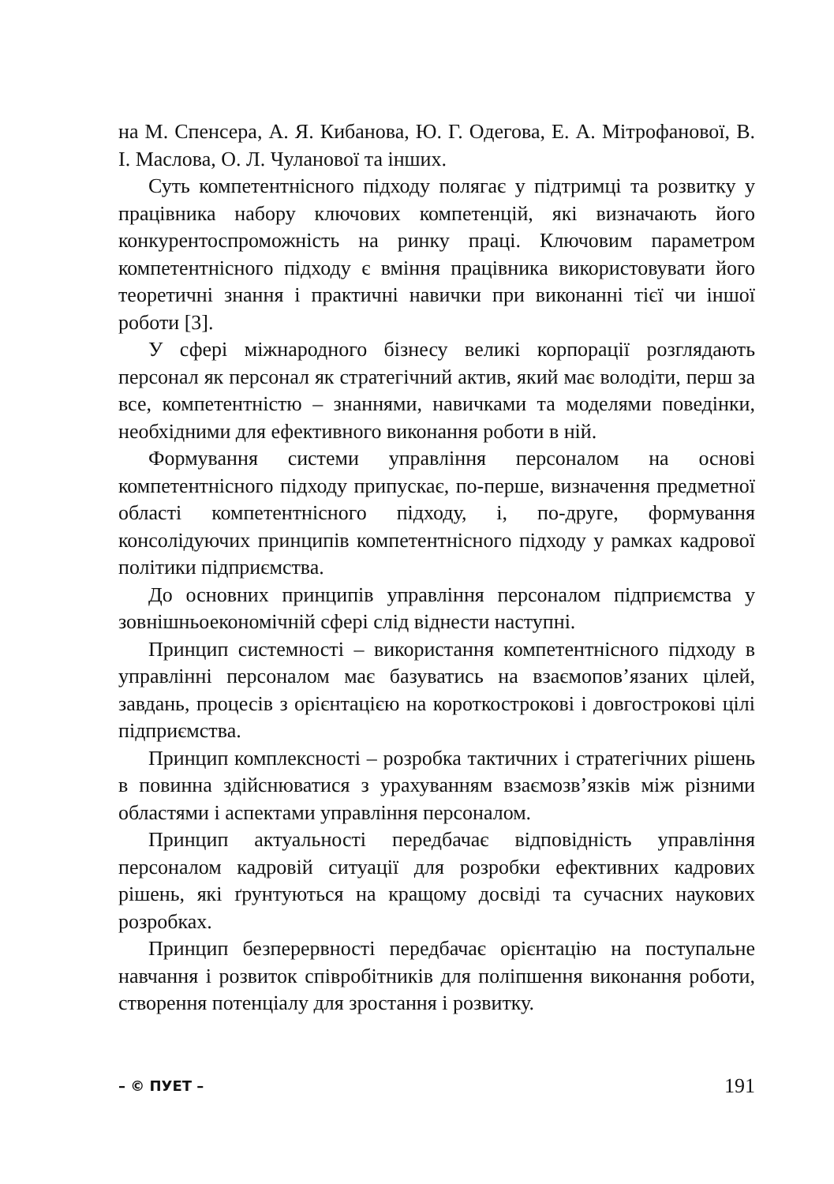на М. Спенсера, А. Я. Кибанова, Ю. Г. Одегова, Е. А. Мітрофанової, В. І. Маслова, О. Л. Чуланової та інших.
Суть компетентнісного підходу полягає у підтримці та розвитку у працівника набору ключових компетенцій, які визначають його конкурентоспроможність на ринку праці. Ключовим параметром компетентнісного підходу є вміння працівника використовувати його теоретичні знання і практичні навички при виконанні тієї чи іншої роботи [3].
У сфері міжнародного бізнесу великі корпорації розглядають персонал як персонал як стратегічний актив, який має володіти, перш за все, компетентністю – знаннями, навичками та моделями поведінки, необхідними для ефективного виконання роботи в ній.
Формування системи управління персоналом на основі компетентнісного підходу припускає, по-перше, визначення предметної області компетентнісного підходу, і, по-друге, формування консолідуючих принципів компетентнісного підходу у рамках кадрової політики підприємства.
До основних принципів управління персоналом підприємства у зовнішньоекономічній сфері слід віднести наступні.
Принцип системності – використання компетентнісного підходу в управлінні персоналом має базуватись на взаємопов’язаних цілей, завдань, процесів з орієнтацією на короткострокові і довгострокові цілі підприємства.
Принцип комплексності – розробка тактичних і стратегічних рішень в повинна здійснюватися з урахуванням взаємозв’язків між різними областями і аспектами управління персоналом.
Принцип актуальності передбачає відповідність управління персоналом кадровій ситуації для розробки ефективних кадрових рішень, які ґрунтуються на кращому досвіді та сучасних наукових розробках.
Принцип безперервності передбачає орієнтацію на поступальне навчання і розвиток співробітників для поліпшення виконання роботи, створення потенціалу для зростання і розвитку.
– © ПУЕТ – 191